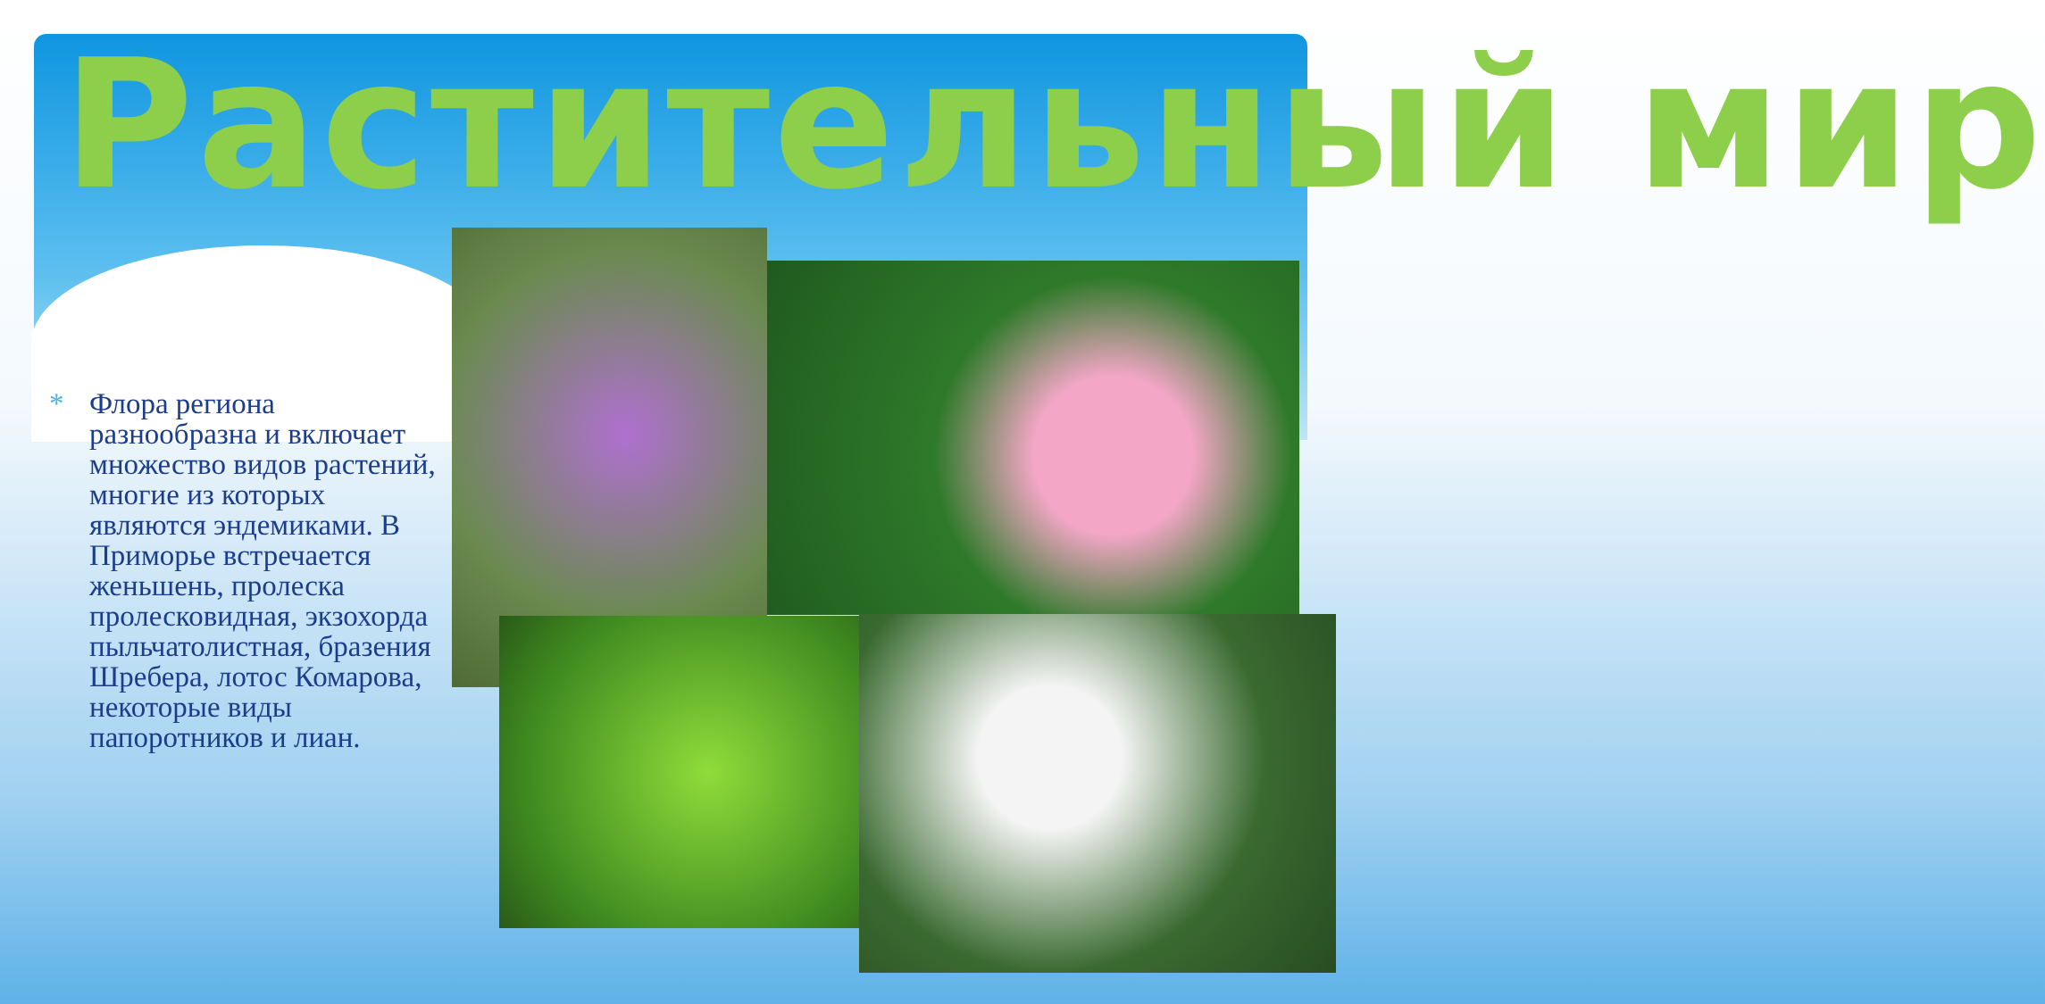Растительный мир
* Флора региона разнообразна и включает множество видов растений, многие из которых являются эндемиками. В Приморье встречается женьшень, пролеска пролесковидная, экзохорда пыльчатолистная, бразения Шребера, лотос Комарова, некоторые виды папоротников и лиан.